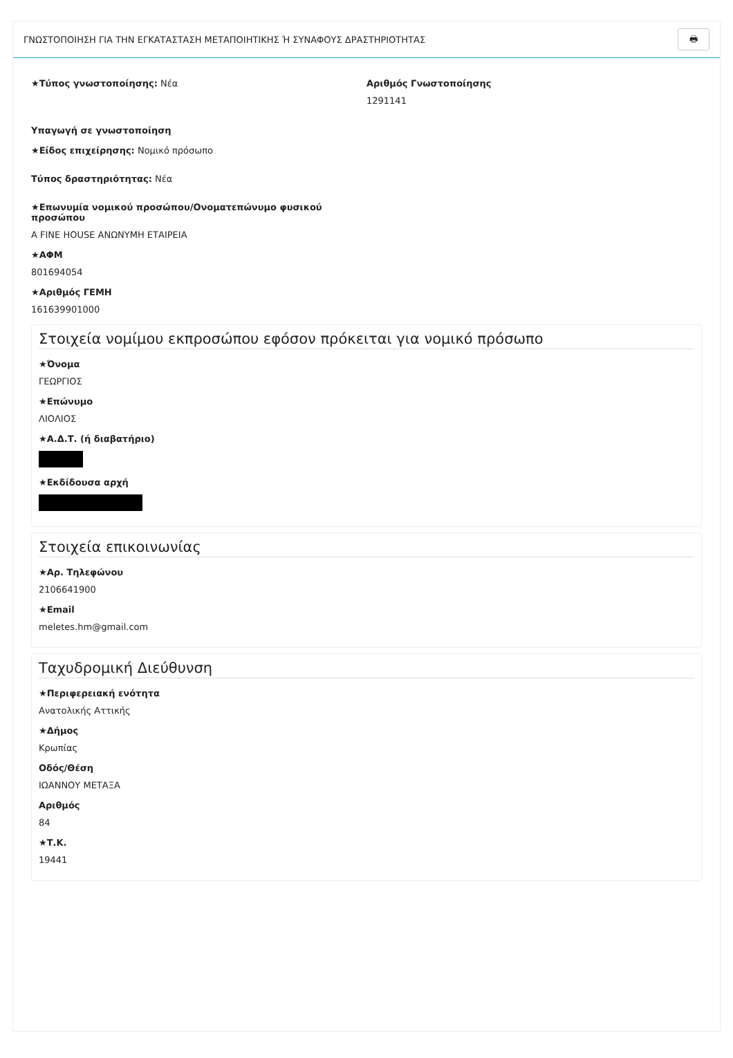ΓΝΩΣΤΟΠΟΙΗΣΗ ΓΙΑ ΤΗΝ ΕΓΚΑΤΑΣΤΑΣΗ ΜΕΤΑΠΟΙΗΤΙΚΗΣ Ή ΣΥΝΑΦΟΥΣ ΔΡΑΣΤΗΡΙΟΤΗΤΑΣ 🖶
★Τύπος γνωστοποίησης: Νέα Αριθμός Γνωστοποίησης
1291141
Υπαγωγή σε γνωστοποίηση
★Είδος επιχείρησης: Νομικό πρόσωπο
Τύπος δραστηριότητας: Νέα
★Επωνυμία νομικού προσώπου/Ονοματεπώνυμο φυσικού προσώπου
A FINE HOUSE ΑΝΩΝΥΜΗ ΕΤΑΙΡΕΙΑ
★ΑΦΜ
801694054
★Αριθμός ΓΕΜΗ
161639901000
Στοιχεία νομίμου εκπροσώπου εφόσον πρόκειται για νομικό πρόσωπο
★Όνομα
ΓΕΩΡΓΙΟΣ
★Επώνυμο
ΛΙΟΛΙΟΣ
★Α.Δ.Τ. (ή διαβατήριο)
★Εκδίδουσα αρχή
Στοιχεία επικοινωνίας
★Αρ. Τηλεφώνου
2106641900
★Email
meletes.hm@gmail.com
Ταχυδρομική Διεύθυνση
★Περιφερειακή ενότητα
Ανατολικής Αττικής
★Δήμος
Κρωπίας
Οδός/Θέση
ΙΩΑΝΝΟΥ ΜΕΤΑΞΑ
Αριθμός
84
★Τ.Κ.
19441